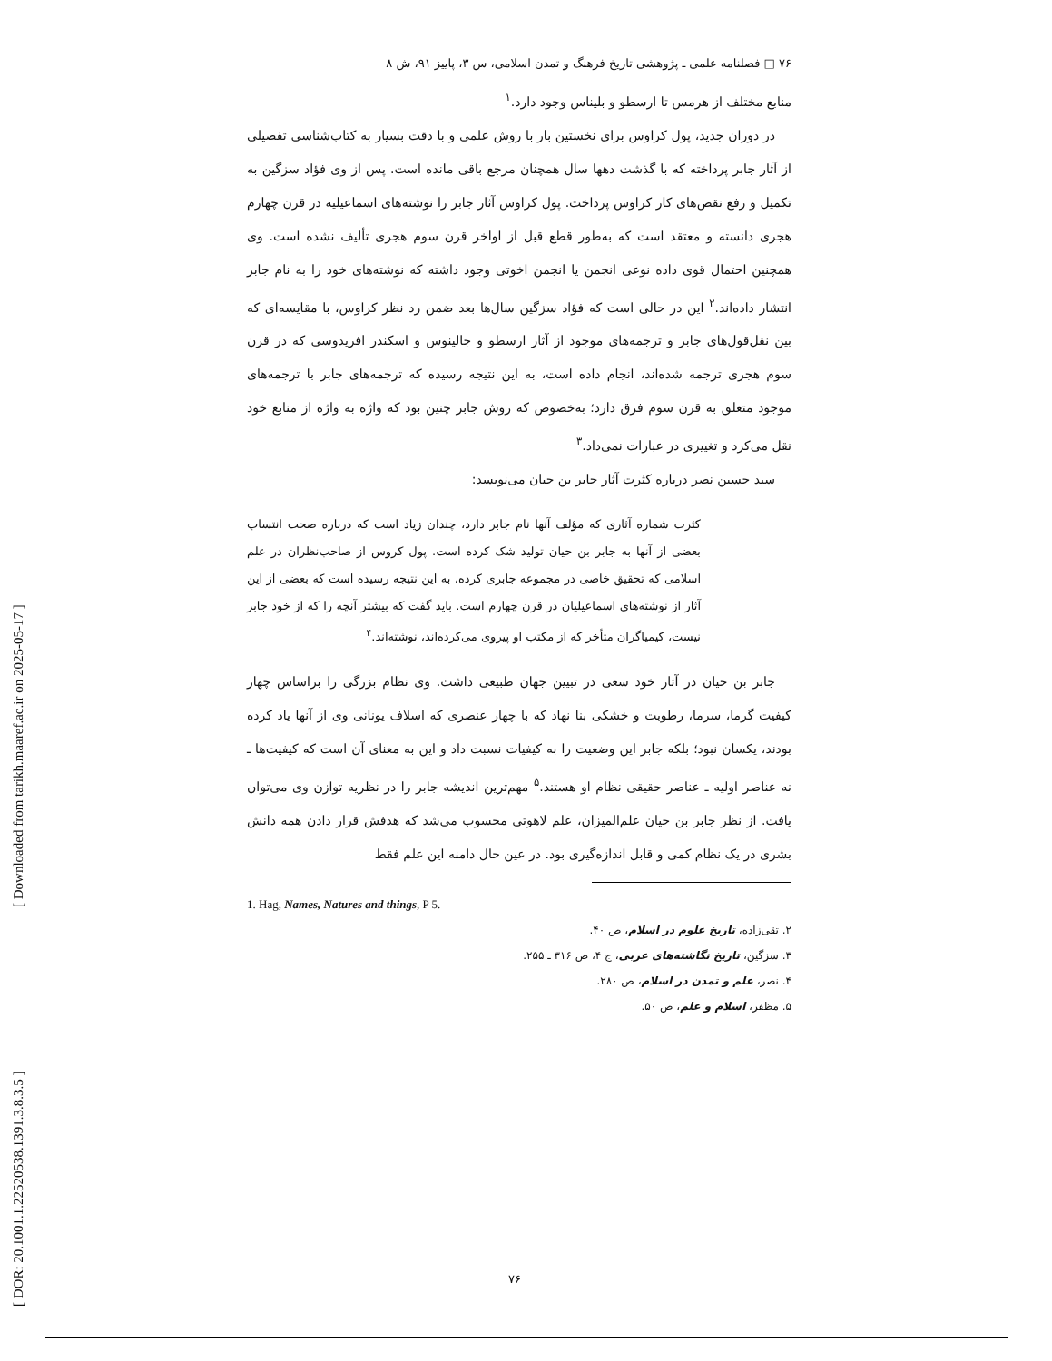[ Downloaded from tarikh.maaref.ac.ir on 2025-05-17 ]
[ DOR: 20.1001.1.22520538.1391.3.8.3.5 ]
۷۶ □ فصلنامه علمی ـ پژوهشی تاریخ فرهنگ و تمدن اسلامی، س ۳، پاییز ۹۱، ش ۸
منابع مختلف از هرمس تا ارسطو و بلیناس وجود دارد.<sup>۱</sup>
در دوران جدید، پول کراوس برای نخستین بار با روش علمی و با دقت بسیار به کتاب‌شناسی تفصیلی از آثار جابر پرداخته که با گذشت دهها سال همچنان مرجع باقی مانده است. پس از وی فؤاد سزگین به تکمیل و رفع نقص‌های کار کراوس پرداخت. پول کراوس آثار جابر را نوشته‌های اسماعیلیه در قرن چهارم هجری دانسته و معتقد است که به‌طور قطع قبل از اواخر قرن سوم هجری تألیف نشده است. وی همچنین احتمال قوی داده نوعی انجمن یا انجمن اخوتی وجود داشته که نوشته‌های خود را به نام جابر انتشار داده‌اند.<sup>۲</sup> این در حالی است که فؤاد سزگین سال‌ها بعد ضمن رد نظر کراوس، با مقایسه‌ای که بین نقل‌قول‌های جابر و ترجمه‌های موجود از آثار ارسطو و جالینوس و اسکندر افریدوسی که در قرن سوم هجری ترجمه شده‌اند، انجام داده است، به این نتیجه رسیده که ترجمه‌های جابر با ترجمه‌های موجود متعلق به قرن سوم فرق دارد؛ به‌خصوص که روش جابر چنین بود که واژه به واژه از منابع خود نقل می‌کرد و تغییری در عبارات نمی‌داد.<sup>۳</sup>
سید حسین نصر درباره کثرت آثار جابر بن حیان می‌نویسد:
کثرت شماره آثاری که مؤلف آنها نام جابر دارد، چندان زیاد است که درباره صحت انتساب بعضی از آنها به جابر بن حیان تولید شک کرده است. پول کروس از صاحب‌نظران در علم اسلامی که تحقیق خاصی در مجموعه جابری کرده، به این نتیجه رسیده است که بعضی از این آثار از نوشته‌های اسماعیلیان در قرن چهارم است. باید گفت که بیشتر آنچه را که از خود جابر نیست، کیمیاگران متأخر که از مکتب او پیروی می‌کرده‌اند، نوشته‌اند.<sup>۴</sup>
جابر بن حیان در آثار خود سعی در تبیین جهان طبیعی داشت. وی نظام بزرگی را براساس چهار کیفیت گرما، سرما، رطوبت و خشکی بنا نهاد که با چهار عنصری که اسلاف یونانی وی از آنها یاد کرده بودند، یکسان نبود؛ بلکه جابر این وضعیت را به کیفیات نسبت داد و این به معنای آن است که کیفیت‌ها ـ نه عناصر اولیه ـ عناصر حقیقی نظام او هستند.<sup>۵</sup> مهم‌ترین اندیشه جابر را در نظریه توازن وی می‌توان یافت. از نظر جابر بن حیان علم‌المیزان، علم لاهوتی محسوب می‌شد که هدفش قرار دادن همه دانش بشری در یک نظام کمی و قابل اندازه‌گیری بود. در عین حال دامنه این علم فقط
1. Hag, Names, Natures and things, P 5.
۲. تقی‌زاده، تاریخ علوم در اسلام، ص ۴۰.
۳. سزگین، تاریخ نگاشته‌های عربی، ج ۴، ص ۳۱۶ ـ ۲۵۵.
۴. نصر، علم و تمدن در اسلام، ص ۲۸۰.
۵. مظفر، اسلام و علم، ص ۵۰.
۷۶